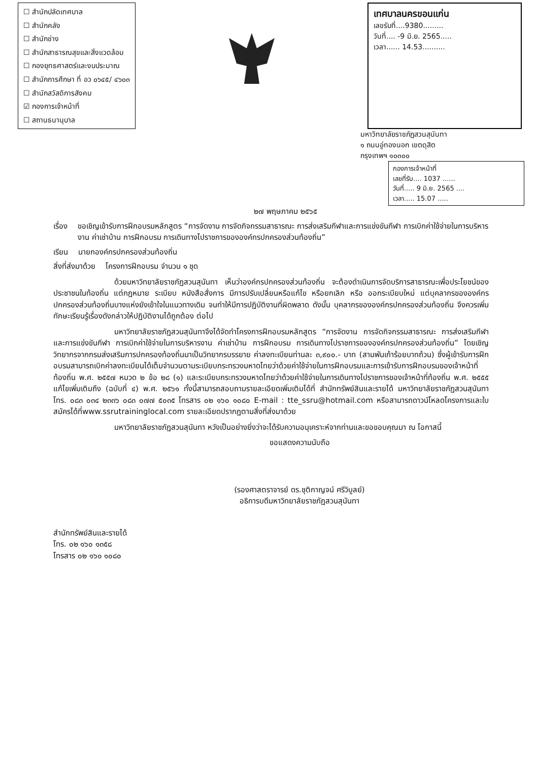☐ สำนักปลัดเทศบาล
☐ สำนักคลัง
☐ สำนักช่าง
☐ สำนักสาธารณสุขและสิ่งแวดล้อม
☐ กองยุทธศาสตร์และงบประมาณ
☐ สำนักการศึกษา ที่ อว ๐๖๔๕/ ๔๖๐๓
☐ สำนักสวัสดิการสังคม
☑ กองการเจ้าหน้าที่
☐ สถานธนานุบาล
เทศบาลนครขอนแก่น
เลขรับที่....9380.........
วันที่.... -9 มิ.ย. 2565.....
เวลา...... 14.53..........
มหาวิทยาลัยราชภัฏสวนสุนันทา
๑ ถนนอู่ทองนอก เขตดุสิต
กรุงเทพฯ ๑๐๓๐๐
กองการเจ้าหน้าที่
เลขที่รับ.... 1037 ......
วันที่..... 9 มิ.ย. 2565 ....
เวลา..... 15.07 .....
๒๗ พฤษภาคม ๒๕๖๕
เรื่อง ขอเชิญเข้ารับการฝึกอบรมหลักสูตร “การจัดงาน การจัดกิจกรรมสาธารณะ การส่งเสริมกีฬาและการแข่งขันกีฬา การเบิกค่าใช้จ่ายในการบริหารงาน ค่าเช่าบ้าน การฝึกอบรม การเดินทางไปราชการขององค์กรปกครองส่วนท้องถิ่น”
เรียน นายกองค์กรปกครองส่วนท้องถิ่น
สิ่งที่ส่งมาด้วย โครงการฝึกอบรม จำนวน ๑ ชุด
ด้วยมหาวิทยาลัยราชภัฏสวนสุนันทา เห็นว่าองค์กรปกครองส่วนท้องถิ่น จะต้องดำเนินการจัดบริการสาธารณะเพื่อประโยชน์ของประชาชนในท้องถิ่น แต่กฎหมาย ระเบียบ หนังสือสั่งการ มีการปรับเปลี่ยนหรือแก้ไข หรือยกเลิก หรือ ออกระเบียบใหม่ แต่บุคลากรขององค์กรปกครองส่วนท้องถิ่นบางแห่งยังเข้าใจในแนวทางเดิม จนทำให้มีการปฏิบัติงานที่ผิดพลาด ดังนั้น บุคลากรขององค์กรปกครองส่วนท้องถิ่น จึงควรเพิ่มทักษะเรียนรู้เรื่องดังกล่าวให้ปฏิบัติงานได้ถูกต้อง ต่อไป
มหาวิทยาลัยราชภัฏสวนสุนันทาจึงได้จัดทำโครงการฝึกอบรมหลักสูตร “การจัดงาน การจัดกิจกรรมสาธารณะ การส่งเสริมกีฬาและการแข่งขันกีฬา การเบิกค่าใช้จ่ายในการบริหารงาน ค่าเช่าบ้าน การฝึกอบรม การเดินทางไปราชการขององค์กรปกครองส่วนท้องถิ่น” โดยเชิญวิทยากรจากกรมส่งเสริมการปกครองท้องถิ่นมาเป็นวิทยากรบรรยาย ค่าลงทะเบียนท่านละ ๓,๙๐๐.- บาท (สามพันเก้าร้อยบาทถ้วน) ซึ่งผู้เข้ารับการฝึกอบรมสามารถเบิกค่าลงทะเบียนได้เต็มจำนวนตามระเบียบกระทรวงมหาดไทยว่าด้วยค่าใช้จ่ายในการฝึกอบรมและการเข้ารับการฝึกอบรมของเจ้าหน้าที่ท้องถิ่น พ.ศ. ๒๕๕๗ หมวด ๒ ข้อ ๒๘ (๑) และระเบียบกระทรวงมหาดไทยว่าด้วยค่าใช้จ่ายในการเดินทางไปราชการของเจ้าหน้าที่ท้องถิ่น พ.ศ. ๒๕๕๕ แก้ไขเพิ่มเติมถึง (ฉบับที่ ๔) พ.ศ. ๒๕๖๑ ทั้งนี้สามารถสอบถามรายละเอียดเพิ่มเติมได้ที่ สำนักทรัพย์สินและรายได้ มหาวิทยาลัยราชภัฏสวนสุนันทา โทร. ๐๘๓ ๐๓๔ ๒๓๓๖ ๐๘๓ ๐๗๗ ๕๐๓๕ โทรสาร ๐๒ ๑๖๐ ๑๐๘๐ E-mail : tte_ssru@hotmail.com หรือสามารถดาวน์โหลดโครงการและใบสมัครได้ที่www.ssrutraininglocal.com รายละเอียดปรากฏตามสิ่งที่ส่งมาด้วย
มหาวิทยาลัยราชภัฏสวนสุนันทา หวังเป็นอย่างยิ่งว่าจะได้รับความอนุเคราะห์จากท่านและขอขอบคุณมา ณ โอกาสนี้
ขอแสดงความนับถือ
(รองศาสตราจารย์ ดร.ชุติกาญจน์ ศรีวิบูลย์)
อธิการบดีมหาวิทยาลัยราชภัฏสวนสุนันทา
สำนักทรัพย์สินและรายได้
โทร. ๐๒ ๑๖๐ ๑๓๕๘
โทรสาร ๐๒ ๑๖๐ ๑๐๘๐